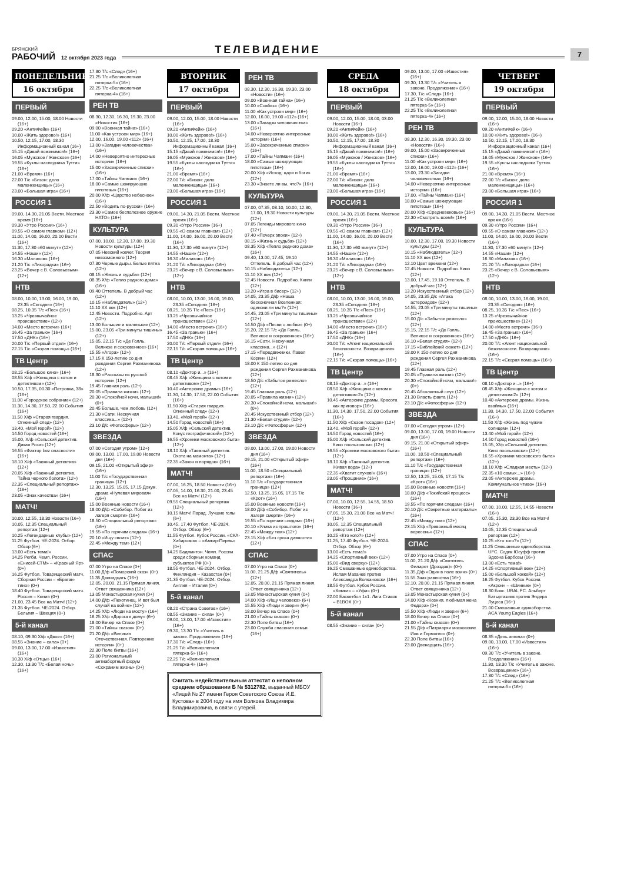БРЯНСКИЙ
РАБОЧИЙ
12 октября 2023 года
ТЕЛЕВИДЕНИЕ
7
ПОНЕДЕЛЬНИК
16 октября
ПЕРВЫЙ
09.00, 12.00, 15.00, 18.00 Новости (16+)
09.20 «АнтиФейк» (16+)
10.00 «Жить здорово!» (16+)
10.50, 12.15, 17.00, 18.30 Информационный канал (16+)
15.15 «Давай поженимся!» (16+)
16.05 «Мужское / Женское» (16+)
19.55 «Куклы наследника Тутти» (16+)
21.00 «Время» (16+)
22.00 Т/с «Бизон: дело маленкенщицы» (16+)
23.00 «Большая игра» (16+)
РОССИЯ 1
09.00, 14.30, 21.05 Вести. Местное время (16+)
09.30 «Утро России» (16+)
09.55 «О самом главном» (12+)
11.00, 14.00, 16.00, 20.00 Вести (16+)
11.30, 17.30 «60 минут» (12+)
14.55 «Наши» (12+)
16.30 «Малахов» (16+)
21.20 Т/с «Лихорадка» (16+)
23.25 «Вечер с В. Соловьевым» (12+)
НТВ
08.00, 10.00, 13.00, 16.00, 19.00, 23.35 «Сегодня» (16+)
08.25, 10.35 Т/с «Пес» (16+)
13.25 «Чрезвычайное происшествие» (12+)
14.00 «Место встречи» (16+)
16.45 «За гранью» (16+)
17.50 «ДНК» (16+)
20.00 Т/с «Первый отдел» (16+)
22.15 Т/с «Скорая помощь» (16+)
ТВ Центр
08.15 «Большое кино» (16+)
08.55 Х/ф «Женщина с котом и детективом» (12+)
10.50, 17.35, 00.30 «Петровка, 38» (16+)
11.00 «Городское собрание» (12+)
11.30, 14.30, 17.50, 22.00 События (16+)
11.50 Х/ф «Старая гвардия. Огненный след» (12+)
13.40, «Мой герой» (12+)
14.50 Город новостей (16+)
15.00, Х/ф «Сельский детектив. Дикая Роза» (12+)
16.55 «Фактор bez опасности» (16+)
18.10 Х/ф «Таежный детектив» (12+)
20.05 Х/ф «Таежный детектив. Тайна черного болота» (12+)
22.35 «Специальный репортаж» (16+)
23.05 «Знак качества» (16+)
МАТЧ!
10.00, 12.55, 18.30 Новости (16+)
10.05, 12.35 Специальный репортаж (12+)
10.25 «Легендарные клубы» (12+)
11.25 Футбол. ЧЕ-2024. Отбор. Обзор (6+)
13.00 «Есть тема!»
14.25 Регби. Чемп. России. «Енисей-СТМ» – «Красный Яр» (0+)
16.25 Футбол. Товарищеский матч. Сборная России – «Браган-тино» (0+)
18.40 Футбол. Товарищеский матч. Россия – Кения (0+)
21.00, 23.45 Все на Матч! (12+)
21.35 Футбол. ЧЕ-2024. Отбор. Бельгия – Швеция (0+)
5-й канал
08.10, 09.30 Х/ф «Двое» (16+)
08.55 «Знание – сила» (0+)
09.00, 13.00, 17.00 «Известия» (16+)
10.30 Х/ф «Отцы» (16+)
12.30, 13.30 Т/с «Белая ночь» (16+)
17.30 Т/с «След» (16+)
21.25 Т/с «Великолепная пятерка-5» (16+)
22.25 Т/с «Великолепная пятерка-4» (16+)
РЕН ТВ
08.30, 12.30, 16.30, 19.30, 23.00 «Новости» (16+)
09.00 «Военная тайна» (16+)
11.00 «Как устроен мир» (16+)
12.00, 16.00, 19.00 «112» (16+)
13.00 «Загадки человечества» (16+)
14.00 «Невероятно интересные истории» (16+)
15.00 «Засекреченные списки» (16+)
17.00 «Тайны Чапман» (16+)
18.00 «Самые шокирующие гипотезы» (16+)
20.00 Х/ф «Царство небесное» (16+)
22.50 «Водить по-русски» (16+)
23.30 «Самое бесполезное оружие НАТО» (16+)
КУЛЬТУРА
07.00, 10.00, 12.30, 17.00, 19.30 Новости культуры (12+)
07.05 Невский ковчег. Теория невозможного (12+)
07.30 Черные дыры. Белые пятна (12+)
08.15 «Жизнь и судьба» (12+)
08.35 Х/ф «Тепло родного дома» (16+)
09.40 Оттепель. В добрый час (12+)
10.15 «Наблюдатель» (12+)
11.10 XX век (12+)
12.45 Новости. Подробно. Арт (12+)
13.00 Большие и маленькие (12+)
15.00, 23.05 «Три минуты тишины» (12+)
15.05, 22.15 Т/с «Де Голль. Великое и сокровенное» (16+)
15.55 «Агора» (12+)
17.15 К 150-летию со дня рождения Сергея Рахманинова (12+)
18.30 «Рассказы из русской истории» (12+)
19.45 Главная роль (12+)
20.05 «Правила жизни» (12+)
20.30 «Спокойной ночи, малыши!» (0+)
20.45 Больше, чем любовь (12+)
21.30 «Сати. Нескучная классика...» (12+)
23.10 Д/с «Фотосферы» (12+)
ЗВЕЗДА
07.00 «Сегодня утром» (12+)
09.00, 13.00, 17.00, 19.00 Новости дня (16+)
09.15, 21.00 «Открытый эфир» (16+)
11.00 Т/с «Государственная граница» (12+)
12.30, 13.25, 15.05, 17.15 Докум. драма «Нулевая мировая» (16+)
15.00 Военные новости (16+)
18.00 Д/ф «Собибор. Побег из лагеря смерти» (16+)
18.50 «Специальный репортаж» (16+)
19.55 «По горячим следам» (16+)
20.10 «Ищу своих» (12+)
22.45 «Между тем» (12+)
СПАС
07.00 Утро на Спасе (0+)
11.00 Д/ф «Поморский сказ» (0+)
11.35 Двенадцать (16+)
12.05, 20.00, 21.15 Прямая линия. Ответ священника (12+)
13.05 Монастырская кухня (0+)
14.00 Д/ф «Пехотинец. И вот был случай на войне» (12+)
14.25 Х/ф «Люди на мосту» (16+)
16.25 Х/ф «Дорога к дому» (6+)
18.00 Вечер на Спасе (0+)
21.00 «Тайны сказок» (0+)
21.20 Д/ф «Великая Отечественная. Повторение истории» (0+)
22.30 Поле битвы (16+)
23.00 Региональный антиабортный форум «Сохраним жизнь» (0+)
ВТОРНИК
17 октября
ПЕРВЫЙ
09.00, 12.00, 15.00, 18.00 Новости (16+)
09.20 «АнтиФейк» (16+)
10.00 «Жить здорово!» (16+)
10.50, 12.15, 17.00, 18.30 Информационный канал (16+)
15.15 «Давай поженимся!» (16+)
16.05 «Мужское / Женское» (16+)
19.55 «Куклы наследника Тутти» (16+)
21.00 «Время» (16+)
22.00 Т/с «Бизон: дело маленкенщицы» (16+)
23.00 «Большая игра» (16+)
РОССИЯ 1
09.00, 14.30, 21.05 Вести. Местное время (16+)
09.30 «Утро России» (16+)
09.55 «О самом главном» (12+)
11.00, 14.00, 16.00, 20.00 Вести (16+)
11.30, 17.30 «60 минут» (12+)
14.55 «Наши» (12+)
16.30 «Малахов» (16+)
21.20 Т/с «Лихорадка» (16+)
23.25 «Вечер с В. Соловьевым» (12+)
НТВ
08.00, 10.00, 13.00, 16.00, 19.00, 23.35 «Сегодня» (16+)
08.25, 10.35 Т/с «Пес» (16+)
13.25 «Чрезвычайное происшествие» (12+)
14.00 «Место встречи» (16+)
16.45 «За гранью» (16+)
17.50 «ДНК» (16+)
20.00 Т/с «Первый отдел» (16+)
22.15 Т/с «Скорая помощь» (16+)
ТВ Центр
08.10 «Доктор и...» (16+)
08.45 Х/ф «Женщина с котом и детективом» (12+)
10.40 «Актерские драмы» (16+)
11.30, 14.30, 17.50, 22.00 События (16+)
11.50 Х/ф «Старая гвардия. Огненный след» (12+)
13.40, «Мой герой» (12+)
14.50 Город новостей (16+)
15.05 Х/ф «Сельский детектив. Конус географический» (12+)
16.55 «Хроники московского быта» (12+)
18.10 Х/ф «Таежный детектив. Охота на мамонта» (12+)
22.35 «Закон и порядок» (16+)
МАТЧ!
07.00, 16.25, 18.50 Новости (16+)
07.05, 14.00, 16.30, 21.00, 23.45 Все на Матч! (12+)
09.55 Специальный репортаж (12+)
10.15 Матч! Парад. Лучшие голы (6+)
10.45, 17.40 Футбол. ЧЕ-2024. Отбор. Обзор (6+)
11.55 Футбол. Кубок России. «СКА-Хабаровск» – «Амкар-Пермь» (0+)
14.25 Бадминтон. Чемп. России среди сборных команд субъектов РФ (0+)
18.55 Футбол. ЧЕ-2024. Отбор. Финляндия – Казахстан (0+)
21.35 Футбол. ЧЕ-2024. Отбор. Англия – Италия (0+)
5-й канал
08.20 «Страна Советов» (16+)
08.55 «Знание – сила» (0+)
09.00, 13.00, 17.00 «Известия» (16+)
09.30, 13.30 Т/с «Учитель в законе. Продолжение» (16+)
17.30 Т/с «След» (16+)
21.25 Т/с «Великолепная пятерка-5» (16+)
22.25 Т/с «Великолепная пятерка-4» (16+)
РЕН ТВ
08.30, 12.30, 16.30, 19.30, 23.00 «Новости» (16+)
09.00 «Военная тайна» (16+)
10.00 «Совбез» (16+)
11.00 «Как устроен мир» (16+)
12.00, 16.00, 19.00 «112» (16+)
13.00 «Загадки человечества» (16+)
14.00 «Невероятно интересные истории» (16+)
15.00 «Засекреченные списки» (16+)
17.00 «Тайны Чапман» (16+)
18.00 «Самые шокирующие гипотезы» (16+)
20.00 Х/ф «Исход: цари и боги» (12+)
23.30 «Знаете ли вы, что?» (16+)
КУЛЬТУРА
07.00, 07.35, 08.10, 10.00, 12.30, 17.00, 19.30 Новости культуры (12+)
07.05 Легенды мирового кино (12+)
07.40 «Почерк эпохи» (12+)
08.15 «Жизнь и судьба» (12+)
08.35 Х/ф «Тепло родного дома» (16+)
09.40, 13.00, 17.45, 19.10 Оттепель. В добрый час (12+)
10.15 «Наблюдатель» (12+)
11.10 XX век (12+)
12.45 Новости. Подробно. Книги (12+)
13.20 «Игра в бисер» (12+)
14.05, 23.35 Д/ф «Наша бесконечная Вселенная: одиноки ли мы?» (12+)
14.45, 23.05 «Три минуты тишины» (12+)
14.50 Д/ф «Песни о любви» (0+)
15.20, 22.15 Т/с «Де Голль. Великое и сокровенное» (16+)
16.15 «Сати. Нескучная классика...» (12+)
17.15 «Передвижники. Павел Корин» (12+)
18.00 К 150-летию со дня рождения Сергея Рахманинова (12+)
18.50 Д/с «Забытое ремесло» (12+)
19.45 Главная роль (12+)
20.05 «Правила жизни» (12+)
20.30 «Спокойной ночи, малыши!» (0+)
20.45 Искусственный отбор (12+)
21.30 «Белая студия» (12+)
23.10 Д/с «Фотосферы» (12+)
ЗВЕЗДА
09.00, 13.00, 17.00, 19.00 Новости дня (16+)
09.15, 21.00 «Открытый эфир» (16+)
11.00, 18.50 «Специальный репортаж» (16+)
11.10 Т/с «Государственная граница» (12+)
12.50, 13.25, 15.05, 17.15 Т/с «Крот» (16+)
15.00 Военные новости (16+)
18.00 Д/ф «Собибор. Побег из лагеря смерти» (16+)
19.55 «По горячим следам» (16+)
20.10 «Улика из прошлого» (16+)
22.45 «Между тем» (12+)
23.15 Х/ф «Без срока давности» (12+)
СПАС
07.00 Утро на Спасе (0+)
11.00, 21.25 Д/ф «Святитель» (12+)
12.05, 20.00, 21.15 Прямая линия. Ответ священника (12+)
13.05 Монастырская кухня (0+)
14.00 Х/ф «Ищу человека» (6+)
15.55 Х/ф «Люди и звери» (6+)
18.00 Вечер на Спасе (0+)
21.00 «Тайны сказок» (0+)
22.30 Поле битвы (16+)
23.00 Служба спасения семьи (16+)
Считать недействительным аттестат о неполном среднем образовании Б № 5312782, выданный МБОУ «Лицей № 27 имени Героя Советского Союза И.Е. Кустова» в 2004 году на имя Волкова Владимира Владимировича, в связи с утерей.
СРЕДА
18 октября
ПЕРВЫЙ
09.00, 12.00, 15.00, 18.00, 03.00 Новости (16+)
09.20 «АнтиФейк» (16+)
10.00 «Жить здорово!» (16+)
10.50, 12.15, 17.00, 18.30 Информационный канал (16+)
15.15 «Давай поженимся!» (16+)
16.05 «Мужское / Женское» (16+)
19.55 «Куклы наследника Тутти» (16+)
21.00 «Время» (16+)
22.00 Т/с «Бизон: дело маленкенщицы» (16+)
23.00 «Большая игра» (16+)
РОССИЯ 1
09.00, 14.30, 21.05 Вести. Местное время (16+)
09.30 «Утро России» (16+)
09.55 «О самом главном» (12+)
11.00, 14.00, 16.00, 20.00 Вести (16+)
11.30, 17.30 «60 минут» (12+)
14.55 «Наши» (12+)
16.30 «Малахов» (16+)
21.20 Т/с «Лихорадка» (16+)
23.25 «Вечер с В. Соловьевым» (12+)
НТВ
08.00, 10.00, 13.00, 16.00, 19.00, 23.35 «Сегодня» (16+)
08.25, 10.35 Т/с «Пес» (16+)
13.25 «Чрезвычайное происшествие» (12+)
14.00 «Место встречи» (16+)
16.45 «За гранью» (16+)
17.50 «ДНК» (16+)
20.00 Т/с «Агент национальной безопасности. Возвращение» (16+)
22.15 Т/с «Скорая помощь» (16+)
ТВ Центр
08.15 «Доктор и...» (16+)
08.50 Х/ф «Женщина с котом и детективом-2» (12+)
10.45 «Актерские драмы. Красота как приговор» (16+)
11.30, 14.30, 17.50, 22.00 События (16+)
11.50 Х/ф «Сезон посадок» (12+)
13.40, «Мой герой» (12+)
14.50 Город новостей (16+)
15.00 Х/ф «Сельский детектив. Кино поольховски» (12+)
16.55 «Хроники московского быта» (12+)
18.10 Х/ф «Таежный детектив. Живая вода» (12+)
22.35 «Хватит слухов!» (16+)
23.05 «Прощание» (16+)
МАТЧ!
07.00, 10.00, 12.55, 14.55, 18.50 Новости (16+)
07.05, 15.30, 21.00 Все на Матч! (12+)
10.05, 12.35 Специальный репортаж (12+)
10.25 «Кто кого?» (12+)
11.25, 17.40 Футбол. ЧЕ-2024. Отбор. Обзор (6+)
13.00 «Есть тема!»
14.25 «Спортивный век» (12+)
15.00 «Вид сверху» (12+)
16.25 Смешанные единоборства. Ислам Махачев против Александра Волкановски (16+)
18.55 Футбол. Кубок России. «Химки» – «Уфа» (0+)
22.00 Баскетбол 1х1. Лига Ставок – B1BOX (0+)
5-й канал
08.55 «Знание – сила» (0+)
09.00, 13.00, 17.00 «Известия» (16+)
09.30, 13.30 Т/с «Учитель в законе. Продолжение» (16+)
17.30, Т/с «След» (16+)
21.25 Т/с «Великолепная пятерка-5» (16+)
22.25 Т/с «Великолепная пятерка-4» (16+)
РЕН ТВ
08.30, 12.30, 16.30, 19.30, 23.00 «Новости» (16+)
09.00, 15.00 «Засекреченные списки» (16+)
11.00 «Как устроен мир» (16+)
12.00, 16.00, 19.00 «112» (16+)
13.00, 23.30 «Загадки человечества» (16+)
14.00 «Невероятно интересные истории» (16+)
17.00, «Тайны Чапман» (16+)
18.00 «Самые шокирующие гипотезы» (16+)
20.00 Х/ф «Средневековье» (16+)
22.30 «Смотреть всем!» (16+)
КУЛЬТУРА
10.00, 12.30, 17.00, 19.30 Новости культуры (12+)
10.15 «Наблюдатель» (12+)
11.10 XX век (12+)
12.10 Цвет времени (12+)
12.45 Новости. Подробно. Кино (12+)
13.00, 17.45, 19.10 Оттепель. В добрый час (12+)
13.20 Искусственный отбор (12+)
14.05, 23.35 Д/с «Атака астероидов» (12+)
14.55, 23.05 «Три минуты тишины» (12+)
15.00 Д/с «Забытое ремесло» (12+)
15.15, 22.15 Т/с «Де Голль. Великое и сокровенное» (16+)
16.10 «Белая студия» (12+)
17.15 «Библейский сюжет» (12+)
18.00 К 150-летию со дня рождения Сергея Рахманинова (12+)
19.45 Главная роль (12+)
20.05 «Правила жизни» (12+)
20.30 «Спокойной ночи, малыши!» (0+)
20.45 Абсолютный слух (12+)
21.30 Власть факта (12+)
23.10 Д/с «Фотосферы» (12+)
ЗВЕЗДА
07.00 «Сегодня утром» (12+)
09.00, 13.00, 17.00, 19.00 Новости дня (16+)
09.15, 21.00 «Открытый эфир» (16+)
11.00, 18.50 «Специальный репортаж» (16+)
11.10 Т/с «Государственная граница» (12+)
12.50, 13.25, 15.05, 17.15 Т/с «Крот» (16+)
15.00 Военные новости (16+)
18.00 Д/ф «Токийский процесс» (16+)
19.55 «По горячим следам» (16+)
20.10 Д/с «Секретные материалы» (16+)
22.45 «Между тем» (12+)
23.15 Х/ф «Тревожный месяц вересень» (12+)
СПАС
07.00 Утро на Спасе (0+)
11.00, 21.20 Д/ф «Святитель Филарет (Дроздов)» (0+)
11.35 Д/ф «Один в поле воин» (0+)
11.55 Знак равенства (16+)
12.10, 20.00, 21.15 Прямая линия. Ответ священника (12+)
13.05 Монастырская кухня (0+)
14.00 Х/ф «Ксения, любимая жена Федора» (0+)
15.50 Х/ф «Люди и звери» (6+)
18.00 Вечер на Спасе (0+)
21.00 «Тайны сказок» (0+)
21.55 Д/ф «Патриархи московские Иов и Гермоген» (0+)
22.30 Поле битвы (16+)
23.00 Двенадцать (16+)
ЧЕТВЕРГ
19 октября
ПЕРВЫЙ
09.00, 12.00, 15.00, 18.00 Новости (16+)
09.20 «АнтиФейк» (16+)
10.00 «Жить здорово!» (16+)
10.50, 12.15, 17.00, 18.30 Информационный канал (16+)
15.15 «Давай поженимся!» (16+)
16.05 «Мужское / Женское» (16+)
19.55 «Куклы наследника Тутти» (16+)
21.00 «Время» (16+)
22.00 Т/с «Бизон: дело маленкенщицы» (16+)
23.00 «Большая игра» (16+)
РОССИЯ 1
09.00, 14.30, 21.05 Вести. Местное время (16+)
09.30 «Утро России» (16+)
09.55 «О самом главном» (12+)
11.00, 14.00, 16.00, 20.00 Вести (16+)
11.30, 17.30 «60 минут» (12+)
14.55 «Наши» (12+)
16.30 «Малахов» (16+)
21.20 Т/с «Лихорадка» (16+)
23.25 «Вечер с В. Соловьевым» (12+)
НТВ
08.00, 10.00, 13.00, 16.00, 19.00, 23.35 «Сегодня» (16+)
08.25, 10.35 Т/с «Пес» (16+)
13.25 «Чрезвычайное происшествие» (12+)
14.00 «Место встречи» (16+)
16.45 «За гранью» (16+)
17.50 «ДНК» (16+)
20.00 Т/с «Агент национальной безопасности. Возвращение» (16+)
22.15 Т/с «Скорая помощь» (16+)
ТВ Центр
08.10 «Доктор и...» (16+)
08.45 Х/ф «Женщина с котом и детективом-2» (12+)
10.40 «Актерские драмы. Жизнь взаймы» (16+)
11.30, 14.30, 17.50, 22.00 События (16+)
11.50 Х/ф «Жизнь под чужим солнцем» (12+)
13.40 «Мой герой» (12+)
14.50 Город новостей (16+)
15.05, Х/ф «Сельский детектив. Кино поольховски» (12+)
16.55 «Хроники московского быта» (12+)
18.10 Х/ф «Сладкая месть» (12+)
22.35 «10 самых...» (16+)
23.05 «Актерские драмы. Коммунальное чтиво» (16+)
МАТЧ!
07.00, 10.00, 12.55, 14.55 Новости (16+)
07.05, 15.30, 23.30 Все на Матч! (12+)
10.05, 12.35 Специальный репортаж (12+)
10.25 «Кто кого?» (12+)
11.25 Смешанные единоборства. UFC. Содик Юсуфф против Эдсона Барбозы (16+)
13.00 «Есть тема!»
14.25 «Спортивный век» (12+)
15.00 «Большой хоккей» (12+)
16.25 Футбол. Кубок России. «Акрон» – «Шинник» (0+)
18.30 Бокс. URAL FC. Альберт Батыргазиев против Эндера Луцеса (16+)
21.00 Смешанные единоборства. ACA Young Eagles (16+)
5-й канал
08.35 «День ангела» (0+)
09.00, 13.00, 17.00 «Известия» (16+)
09.30 Т/с «Учитель в законе. Продолжение» (16+)
11.30, 13.30 Т/с «Учитель в законе. Возвращение» (16+)
17.30 Т/с «След» (16+)
21.25 Т/с «Великолепная пятерка-5» (16+)